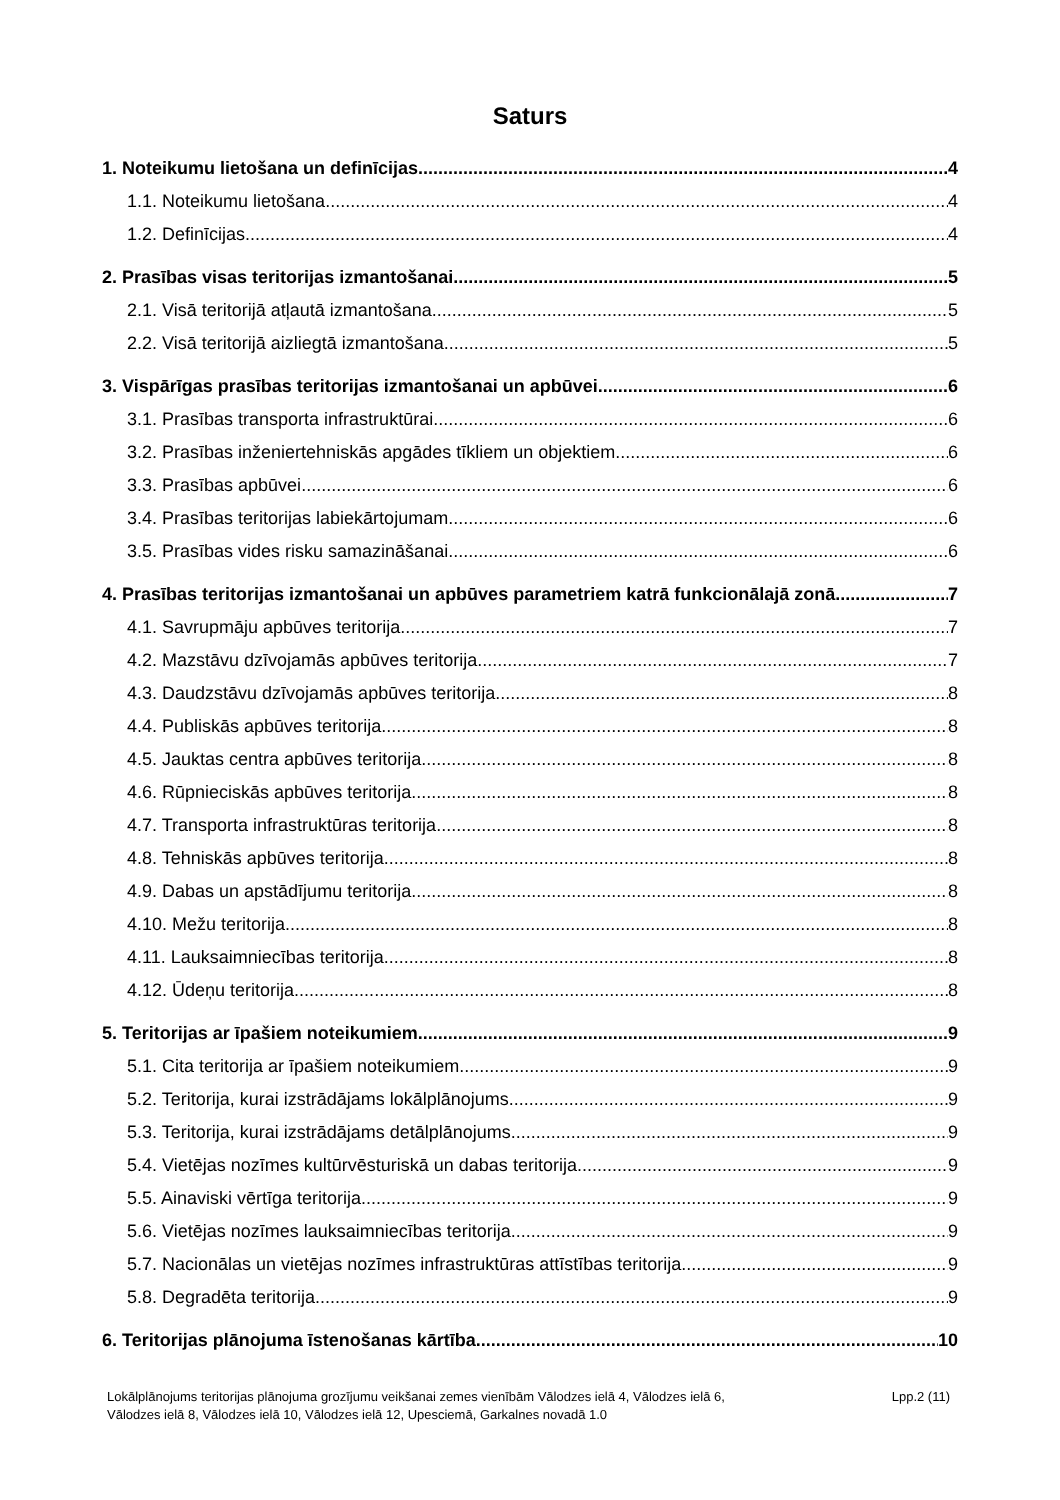Saturs
1. Noteikumu lietošana un definīcijas 4
1.1. Noteikumu lietošana 4
1.2. Definīcijas 4
2. Prasības visas teritorijas izmantošanai 5
2.1. Visā teritorijā atļautā izmantošana 5
2.2. Visā teritorijā aizliegtā izmantošana 5
3. Vispārīgas prasības teritorijas izmantošanai un apbūvei 6
3.1. Prasības transporta infrastruktūrai 6
3.2. Prasības inženiertehniskās apgādes tīkliem un objektiem 6
3.3. Prasības apbūvei 6
3.4. Prasības teritorijas labiekārtojumam 6
3.5. Prasības vides risku samazināšanai 6
4. Prasības teritorijas izmantošanai un apbūves parametriem katrā funkcionālajā zonā 7
4.1. Savrupmāju apbūves teritorija 7
4.2. Mazstāvu dzīvojamās apbūves teritorija 7
4.3. Daudzstāvu dzīvojamās apbūves teritorija 8
4.4. Publiskās apbūves teritorija 8
4.5. Jauktas centra apbūves teritorija 8
4.6. Rūpnieciskās apbūves teritorija 8
4.7. Transporta infrastruktūras teritorija 8
4.8. Tehniskās apbūves teritorija 8
4.9. Dabas un apstādījumu teritorija 8
4.10. Mežu teritorija 8
4.11. Lauksaimniecības teritorija 8
4.12. Ūdeņu teritorija 8
5. Teritorijas ar īpašiem noteikumiem 9
5.1. Cita teritorija ar īpašiem noteikumiem 9
5.2. Teritorija, kurai izstrādājams lokālplānojums 9
5.3. Teritorija, kurai izstrādājams detālplānojums 9
5.4. Vietējas nozīmes kultūrvēsturiskā un dabas teritorija 9
5.5. Ainaviski vērtīga teritorija 9
5.6. Vietējas nozīmes lauksaimniecības teritorija 9
5.7. Nacionālas un vietējas nozīmes infrastruktūras attīstības teritorija 9
5.8. Degradēta teritorija 9
6. Teritorijas plānojuma īstenošanas kārtība 10
Lokālplānojums teritorijas plānojuma grozījumu veikšanai zemes vienībām Vālodzes ielā 4, Vālodzes ielā 6,
Vālodzes ielā 8, Vālodzes ielā 10, Vālodzes ielā 12, Upesciemā, Garkalnes novadā 1.0
Lpp.2 (11)